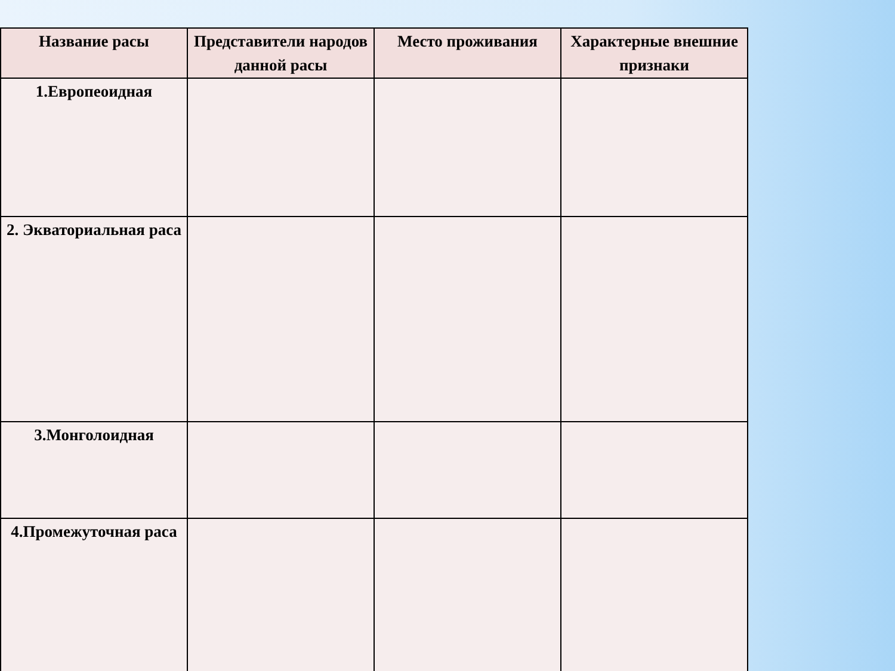| Название расы | Представители народов данной расы | Место проживания | Характерные внешние признаки |
| --- | --- | --- | --- |
| 1.Европеоидная | | | |
| 2. Экваториальная раса | | | |
| 3.Монголоидная | | | |
| 4.Промежуточная раса | | | |